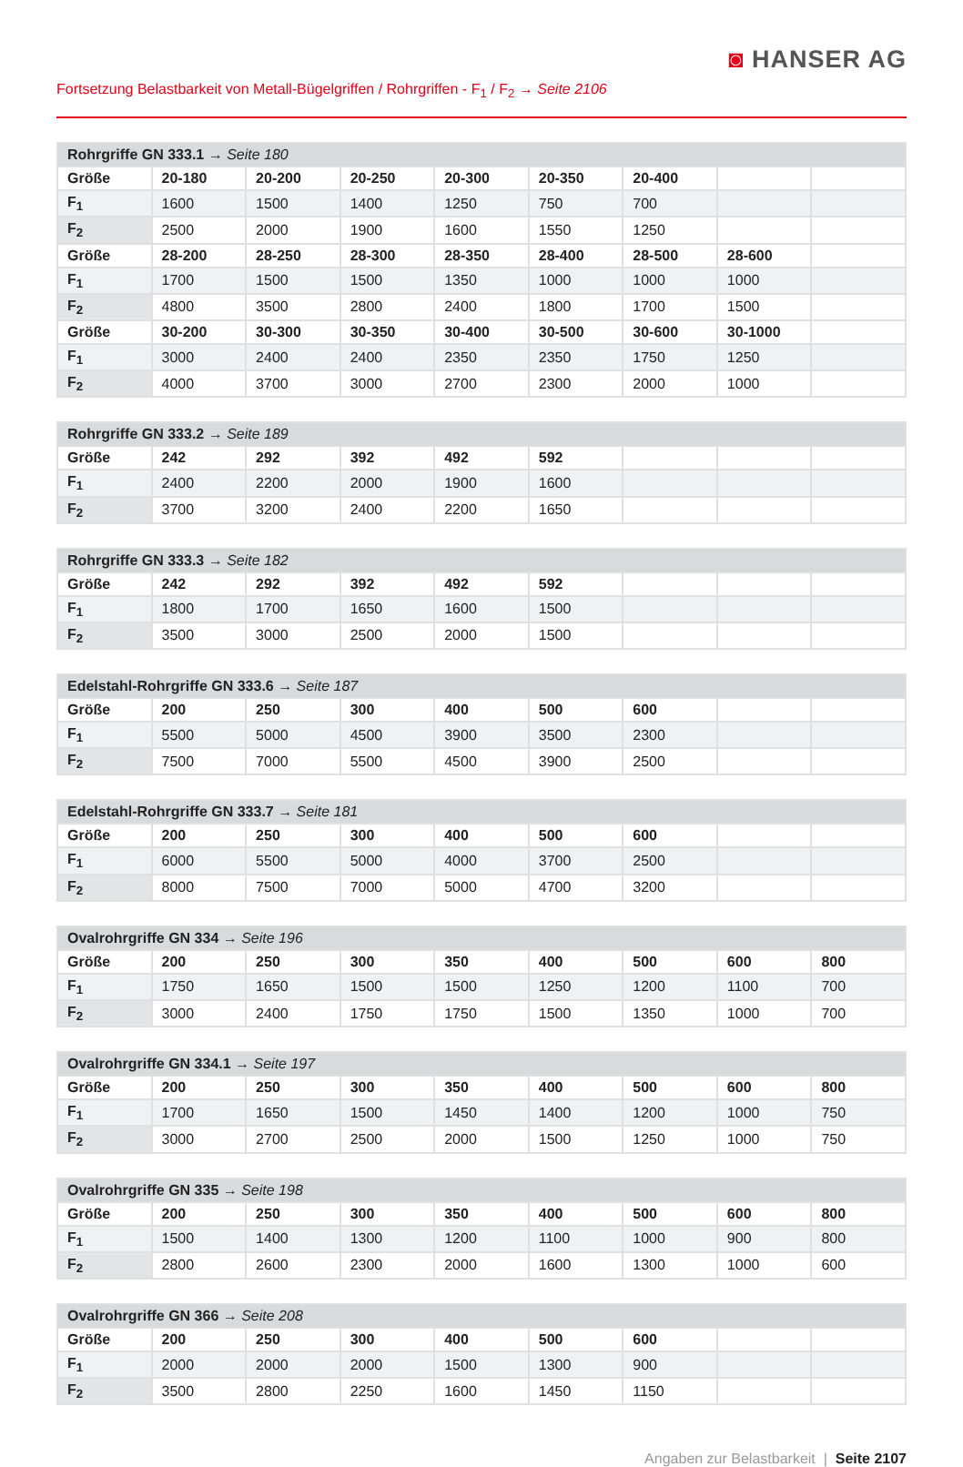◙ HANSER AG
Fortsetzung Belastbarkeit von Metall-Bügelgriffen / Rohrgriffen - F<sub>1</sub> / F<sub>2</sub> → Seite 2106
| Rohrgriffe GN 333.1 → Seite 180 | | | | | | | | |
| --- | --- | --- | --- | --- | --- | --- | --- | --- |
| Größe | 20-180 | 20-200 | 20-250 | 20-300 | 20-350 | 20-400 | | |
| F<sub>1</sub> | 1600 | 1500 | 1400 | 1250 | 750 | 700 | | |
| F<sub>2</sub> | 2500 | 2000 | 1900 | 1600 | 1550 | 1250 | | |
| Größe | 28-200 | 28-250 | 28-300 | 28-350 | 28-400 | 28-500 | 28-600 | |
| F<sub>1</sub> | 1700 | 1500 | 1500 | 1350 | 1000 | 1000 | 1000 | |
| F<sub>2</sub> | 4800 | 3500 | 2800 | 2400 | 1800 | 1700 | 1500 | |
| Größe | 30-200 | 30-300 | 30-350 | 30-400 | 30-500 | 30-600 | 30-1000 | |
| F<sub>1</sub> | 3000 | 2400 | 2400 | 2350 | 2350 | 1750 | 1250 | |
| F<sub>2</sub> | 4000 | 3700 | 3000 | 2700 | 2300 | 2000 | 1000 | |
| Rohrgriffe GN 333.2 → Seite 189 | | | | | | | | |
| --- | --- | --- | --- | --- | --- | --- | --- | --- |
| Größe | 242 | 292 | 392 | 492 | 592 | | | |
| F<sub>1</sub> | 2400 | 2200 | 2000 | 1900 | 1600 | | | |
| F<sub>2</sub> | 3700 | 3200 | 2400 | 2200 | 1650 | | | |
| Rohrgriffe GN 333.3 → Seite 182 | | | | | | | | |
| --- | --- | --- | --- | --- | --- | --- | --- | --- |
| Größe | 242 | 292 | 392 | 492 | 592 | | | |
| F<sub>1</sub> | 1800 | 1700 | 1650 | 1600 | 1500 | | | |
| F<sub>2</sub> | 3500 | 3000 | 2500 | 2000 | 1500 | | | |
| Edelstahl-Rohrgriffe GN 333.6 → Seite 187 | | | | | | | | |
| --- | --- | --- | --- | --- | --- | --- | --- | --- |
| Größe | 200 | 250 | 300 | 400 | 500 | 600 | | |
| F<sub>1</sub> | 5500 | 5000 | 4500 | 3900 | 3500 | 2300 | | |
| F<sub>2</sub> | 7500 | 7000 | 5500 | 4500 | 3900 | 2500 | | |
| Edelstahl-Rohrgriffe GN 333.7 → Seite 181 | | | | | | | | |
| --- | --- | --- | --- | --- | --- | --- | --- | --- |
| Größe | 200 | 250 | 300 | 400 | 500 | 600 | | |
| F<sub>1</sub> | 6000 | 5500 | 5000 | 4000 | 3700 | 2500 | | |
| F<sub>2</sub> | 8000 | 7500 | 7000 | 5000 | 4700 | 3200 | | |
| Ovalrohrgriffe GN 334 → Seite 196 | | | | | | | | |
| --- | --- | --- | --- | --- | --- | --- | --- | --- |
| Größe | 200 | 250 | 300 | 350 | 400 | 500 | 600 | 800 |
| F<sub>1</sub> | 1750 | 1650 | 1500 | 1500 | 1250 | 1200 | 1100 | 700 |
| F<sub>2</sub> | 3000 | 2400 | 1750 | 1750 | 1500 | 1350 | 1000 | 700 |
| Ovalrohrgriffe GN 334.1 → Seite 197 | | | | | | | | |
| --- | --- | --- | --- | --- | --- | --- | --- | --- |
| Größe | 200 | 250 | 300 | 350 | 400 | 500 | 600 | 800 |
| F<sub>1</sub> | 1700 | 1650 | 1500 | 1450 | 1400 | 1200 | 1000 | 750 |
| F<sub>2</sub> | 3000 | 2700 | 2500 | 2000 | 1500 | 1250 | 1000 | 750 |
| Ovalrohrgriffe GN 335 → Seite 198 | | | | | | | | |
| --- | --- | --- | --- | --- | --- | --- | --- | --- |
| Größe | 200 | 250 | 300 | 350 | 400 | 500 | 600 | 800 |
| F<sub>1</sub> | 1500 | 1400 | 1300 | 1200 | 1100 | 1000 | 900 | 800 |
| F<sub>2</sub> | 2800 | 2600 | 2300 | 2000 | 1600 | 1300 | 1000 | 600 |
| Ovalrohrgriffe GN 366 → Seite 208 | | | | | | | | |
| --- | --- | --- | --- | --- | --- | --- | --- | --- |
| Größe | 200 | 250 | 300 | 400 | 500 | 600 | | |
| F<sub>1</sub> | 2000 | 2000 | 2000 | 1500 | 1300 | 900 | | |
| F<sub>2</sub> | 3500 | 2800 | 2250 | 1600 | 1450 | 1150 | | |
Angaben zur Belastbarkeit | Seite 2107